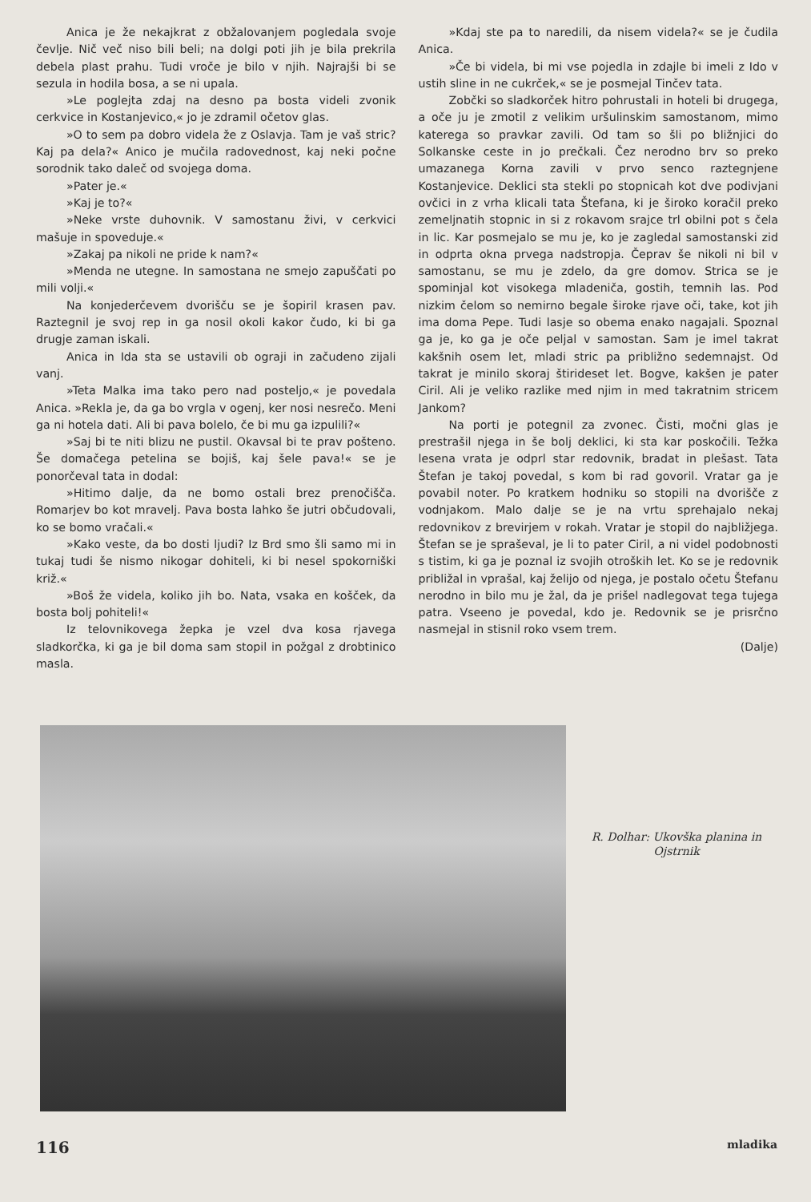Anica je že nekajkrat z obžalovanjem pogledala svoje čevlje. Nič več niso bili beli; na dolgi poti jih je bila prekrila debela plast prahu. Tudi vroče je bilo v njih. Najrajši bi se sezula in hodila bosa, a se ni upala.
»Le poglejta zdaj na desno pa bosta videli zvonik cerkvice in Kostanjevico,« jo je zdramil očetov glas.
»O to sem pa dobro videla že z Oslavja. Tam je vaš stric? Kaj pa dela?« Anico je mučila radovednost, kaj neki počne sorodnik tako daleč od svojega doma.
»Pater je.«
»Kaj je to?«
»Neke vrste duhovnik. V samostanu živi, v cerkvici mašuje in spoveduje.«
»Zakaj pa nikoli ne pride k nam?«
»Menda ne utegne. In samostana ne smejo zapuščati po mili volji.«
Na konjederčevem dvorišču se je šopiril krasen pav. Raztegnil je svoj rep in ga nosil okoli kakor čudo, ki bi ga drugje zaman iskali.
Anica in Ida sta se ustavili ob ograji in začudeno zijali vanj.
»Teta Malka ima tako pero nad posteljo,« je povedala Anica. »Rekla je, da ga bo vrgla v ogenj, ker nosi nesrečo. Meni ga ni hotela dati. Ali bi pava bolelo, če bi mu ga izpulili?«
»Saj bi te niti blizu ne pustil. Okavsal bi te prav pošteno. Še domačega petelina se bojiš, kaj šele pava!« se je ponorčeval tata in dodal:
»Hitimo dalje, da ne bomo ostali brez prenočišča. Romarjev bo kot mravelj. Pava bosta lahko še jutri občudovali, ko se bomo vračali.«
»Kako veste, da bo dosti ljudi? Iz Brd smo šli samo mi in tukaj tudi še nismo nikogar dohiteli, ki bi nesel spokorniški križ.«
»Boš že videla, koliko jih bo. Nata, vsaka en košček, da bosta bolj pohiteli!«
Iz telovnikovega žepka je vzel dva kosa rjavega sladkorčka, ki ga je bil doma sam stopil in požgal z drobtinico masla.
»Kdaj ste pa to naredili, da nisem videla?« se je čudila Anica.
»Če bi videla, bi mi vse pojedla in zdajle bi imeli z Ido v ustih sline in ne cukrček,« se je posmejal Tinčev tata.
Zobčki so sladkorček hitro pohrustali in hoteli bi drugega, a oče ju je zmotil z velikim uršulinskim samostanom, mimo katerega so pravkar zavili. Od tam so šli po bližnjici do Solkanske ceste in jo prečkali. Čez nerodno brv so preko umazanega Korna zavili v prvo senco raztegnjene Kostanjevice. Deklici sta stekli po stopnicah kot dve podivjani ovčici in z vrha klicali tata Štefana, ki je široko koračil preko zemeljnatih stopnic in si z rokavom srajce trl obilni pot s čela in lic. Kar posmejalo se mu je, ko je zagledal samostanski zid in odprta okna prvega nadstropja. Čeprav še nikoli ni bil v samostanu, se mu je zdelo, da gre domov. Strica se je spominjal kot visokega mladeniča, gostih, temnih las. Pod nizkim čelom so nemirno begale široke rjave oči, take, kot jih ima doma Pepe. Tudi lasje so obema enako nagajali. Spoznal ga je, ko ga je oče peljal v samostan. Sam je imel takrat kakšnih osem let, mladi stric pa približno sedemnajst. Od takrat je minilo skoraj štirideset let. Bogve, kakšen je pater Ciril. Ali je veliko razlike med njim in med takratnim stricem Jankom?
Na porti je potegnil za zvonec. Čisti, močni glas je prestrašil njega in še bolj deklici, ki sta kar poskočili. Težka lesena vrata je odprl star redovnik, bradat in plešast. Tata Štefan je takoj povedal, s kom bi rad govoril. Vratar ga je povabil noter. Po kratkem hodniku so stopili na dvorišče z vodnjakom. Malo dalje se je na vrtu sprehajalo nekaj redovnikov z brevirjem v rokah. Vratar je stopil do najbližjega. Štefan se je spraševal, je li to pater Ciril, a ni videl podobnosti s tistim, ki ga je poznal iz svojih otroških let. Ko se je redovnik približal in vprašal, kaj želijo od njega, je postalo očetu Štefanu nerodno in bilo mu je žal, da je prišel nadlegovat tega tujega patra. Vseeno je povedal, kdo je. Redovnik se je prisrčno nasmejal in stisnil roko vsem trem.
(Dalje)
R. Dolhar: Ukovška planina in Ojstrnik
116 mladika